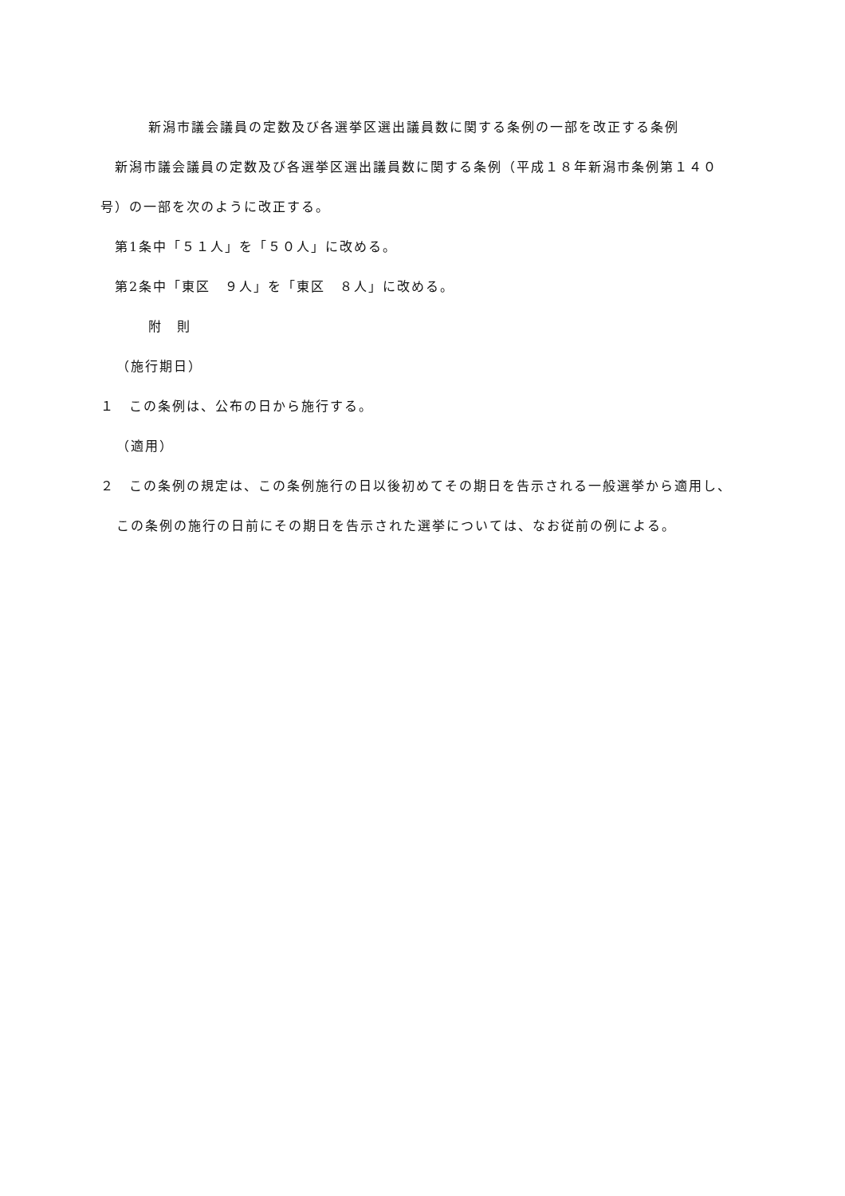新潟市議会議員の定数及び各選挙区選出議員数に関する条例の一部を改正する条例
　新潟市議会議員の定数及び各選挙区選出議員数に関する条例（平成１８年新潟市条例第１４０号）の一部を次のように改正する。
　第1条中「５１人」を「５０人」に改める。
　第2条中「東区　９人」を「東区　８人」に改める。
附　則
（施行期日）
１　この条例は、公布の日から施行する。
（適用）
２　この条例の規定は、この条例施行の日以後初めてその期日を告示される一般選挙から適用し、この条例の施行の日前にその期日を告示された選挙については、なお従前の例による。